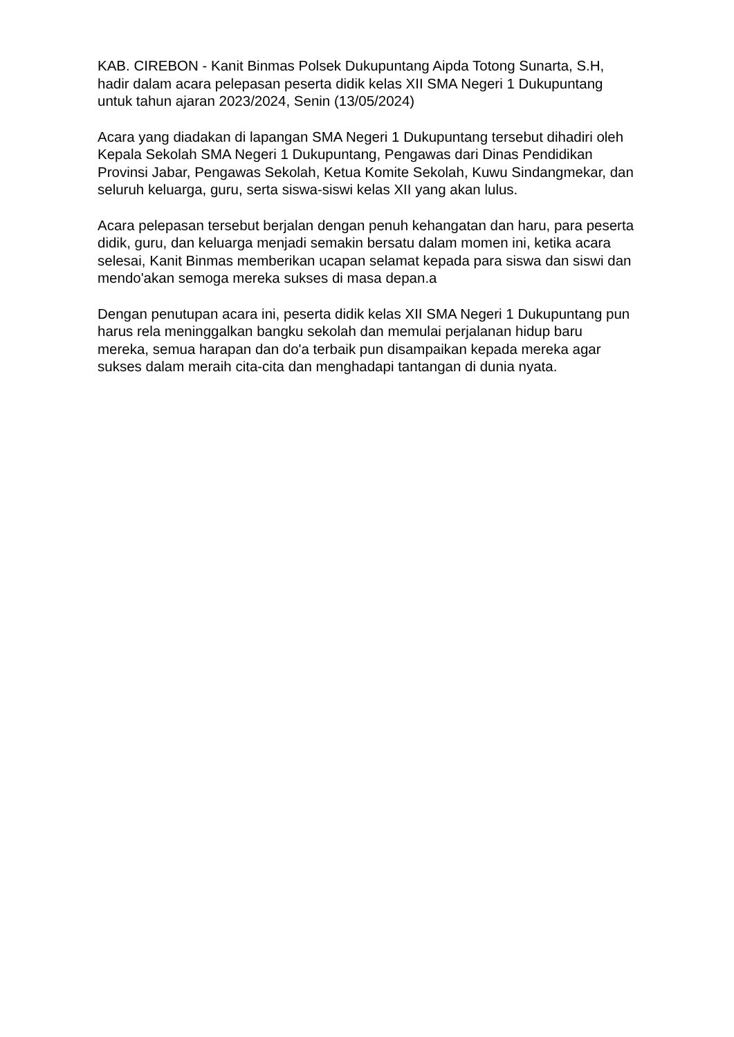KAB. CIREBON - Kanit Binmas Polsek Dukupuntang Aipda Totong Sunarta, S.H, hadir dalam acara pelepasan peserta didik kelas XII SMA Negeri 1 Dukupuntang untuk tahun ajaran 2023/2024, Senin (13/05/2024)
Acara yang diadakan di lapangan SMA Negeri 1 Dukupuntang tersebut dihadiri oleh Kepala Sekolah SMA Negeri 1 Dukupuntang, Pengawas dari Dinas Pendidikan Provinsi Jabar, Pengawas Sekolah, Ketua Komite Sekolah, Kuwu Sindangmekar, dan seluruh keluarga, guru, serta siswa-siswi kelas XII yang akan lulus.
Acara pelepasan tersebut berjalan dengan penuh kehangatan dan haru, para peserta didik, guru, dan keluarga menjadi semakin bersatu dalam momen ini, ketika acara selesai, Kanit Binmas memberikan ucapan selamat kepada para siswa dan siswi dan mendo'akan semoga mereka sukses di masa depan.a
Dengan penutupan acara ini, peserta didik kelas XII SMA Negeri 1 Dukupuntang pun harus rela meninggalkan bangku sekolah dan memulai perjalanan hidup baru mereka, semua harapan dan do'a terbaik pun disampaikan kepada mereka agar sukses dalam meraih cita-cita dan menghadapi tantangan di dunia nyata.